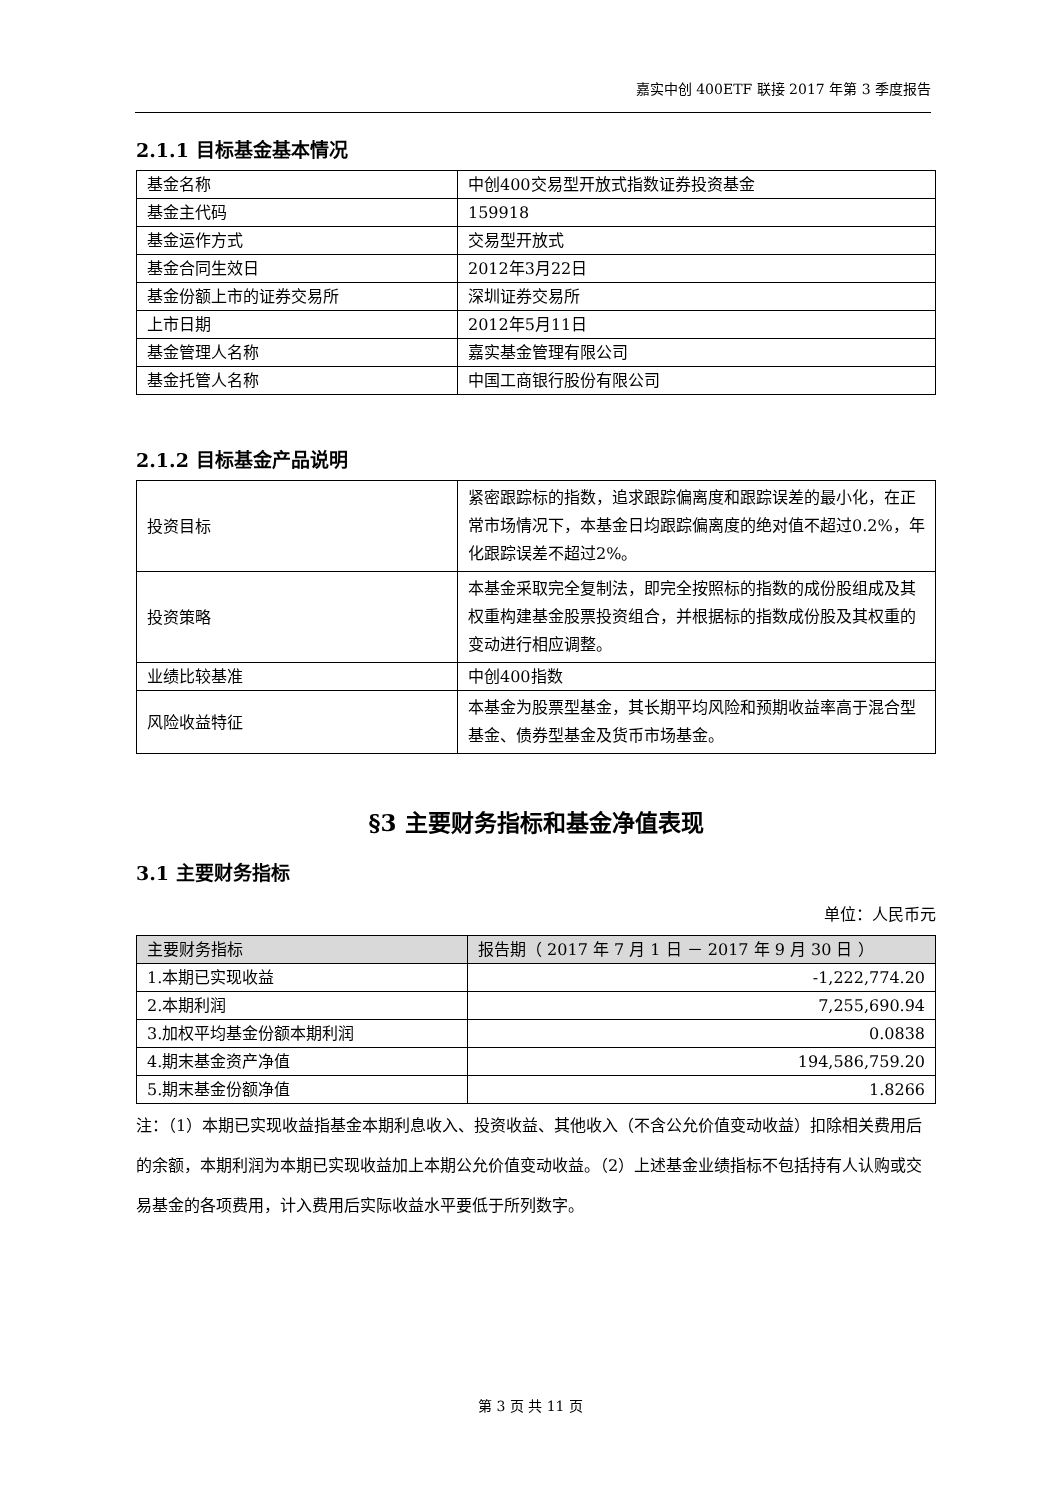嘉实中创 400ETF 联接 2017 年第 3 季度报告
2.1.1 目标基金基本情况
| 基金名称 | 中创400交易型开放式指数证券投资基金 |
| 基金主代码 | 159918 |
| 基金运作方式 | 交易型开放式 |
| 基金合同生效日 | 2012年3月22日 |
| 基金份额上市的证券交易所 | 深圳证券交易所 |
| 上市日期 | 2012年5月11日 |
| 基金管理人名称 | 嘉实基金管理有限公司 |
| 基金托管人名称 | 中国工商银行股份有限公司 |
2.1.2 目标基金产品说明
| 投资目标 | 紧密跟踪标的指数，追求跟踪偏离度和跟踪误差的最小化，在正常市场情况下，本基金日均跟踪偏离度的绝对值不超过0.2%，年化跟踪误差不超过2%。 |
| 投资策略 | 本基金采取完全复制法，即完全按照标的指数的成份股组成及其权重构建基金股票投资组合，并根据标的指数成份股及其权重的变动进行相应调整。 |
| 业绩比较基准 | 中创400指数 |
| 风险收益特征 | 本基金为股票型基金，其长期平均风险和预期收益率高于混合型基金、债券型基金及货币市场基金。 |
§3 主要财务指标和基金净值表现
3.1 主要财务指标
单位：人民币元
| 主要财务指标 | 报告期（ 2017 年 7 月 1 日 － 2017 年 9 月 30 日 ） |
| --- | --- |
| 1.本期已实现收益 | -1,222,774.20 |
| 2.本期利润 | 7,255,690.94 |
| 3.加权平均基金份额本期利润 | 0.0838 |
| 4.期末基金资产净值 | 194,586,759.20 |
| 5.期末基金份额净值 | 1.8266 |
注：（1）本期已实现收益指基金本期利息收入、投资收益、其他收入（不含公允价值变动收益）扣除相关费用后的余额，本期利润为本期已实现收益加上本期公允价值变动收益。（2）上述基金业绩指标不包括持有人认购或交易基金的各项费用，计入费用后实际收益水平要低于所列数字。
第 3 页 共 11 页